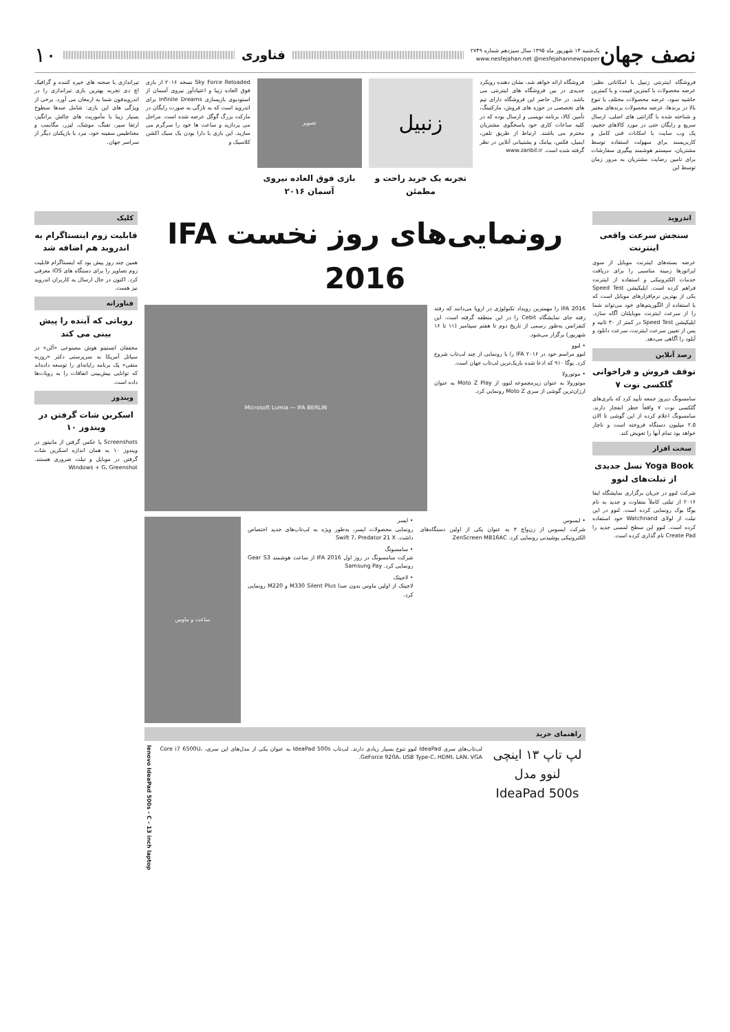نصف جهان
یک‌شنبه ۱۴ شهریور ماه ۱۳۹۵ سال سیزدهم شماره ۲۷۴۹
www.nesfejahan.net @nesfejahannewspaper
فناوری
۱۰
فروشگاه اینترنتی زنبیل با امکاناتی نظیر: عرضه محصولات با کمترین قیمت و با کمترین حاشیه سود، عرضه محصولات مختلف با تنوع بالا در برندها، عرضه محصولات برندهای معتبر و شناخته شده با گارانتی های اصلی، ارسال سریع و رایگان حتی در مورد کالاهای حجیم، یک وب سایت با امکانات فنی کامل و کاربرپسند برای سهولت استفاده توسط مشتریان، سیستم هوشمند پیگیری سفارشات برای تامین رضایت مشتریان به مرور زمان توسط این
فروشگاه ارائه خواهد شد، نشان دهنده رویکرد جدیدی در بین فروشگاه های اینترنتی می باشد. در حال حاضر این فروشگاه دارای تیم های تخصصی در حوزه های فروش، مارکتینگ، تأمین کالا، برنامه نویسی و ارسال بوده که در کلیه ساعات کاری خود پاسخگوی مشتریان محترم می باشند. ارتباط از طریق تلفن، ایمیل، فکس، پیامک و پشتیبانی آنلاین در نظر گرفته شده است. www.zanbil.ir
زنبیل
تجربه یک خرید راحت و مطمئن
تصویر
بازی فوق العاده نیروی آسمان ۲۰۱۶
Sky Force Reloaded نسخه ۲۰۱۶ از بازی فوق العاده زیبا و اعتیادآور نیروی آسمان از استودیوی بازیسازی Infinite Dreams برای اندروید است که به تازگی به صورت رایگان در مارکت بزرگ گوگل عرضه شده است. مراحل می پردازید و ساعت ها خود را سرگرم می سازید. این بازی با دارا بودن یک سبک اکشن کلاسیک و
تیراندازی با صحنه های خیره کننده و گرافیک اچ دی تجربه بهترین بازی تیراندازی را در اندرویدفون شما به ارمغان می آورد. برخی از ویژگی های این بازی: شامل صدها سطوح بسیار زیبا با مأموریت های چالش برانگیز، ارتقا سپر، تفنگ، موشک، لیزر، مگابمب و مغناطیس سفینه خود، نبرد با بازیکنان دیگر از سراسر جهان.
اندروید
سنجش سرعت واقعی اینترنت
عرضه بسته‌های اینترنت موبایل از سوی اپراتورها زمینه مناسبی را برای دریافت خدمات الکترونیکی و استفاده از اینترنت فراهم کرده است. اپلیکیشن Speed Test یکی از بهترین نرم‌افزارهای موبایل است که با استفاده از الگوریتم‌های خود می‌تواند شما را از سرعت اینترنت موبایلتان آگاه سازد. اپلیکیشن Speed Test در کمتر از ۳۰ ثانیه و پس از تعیین سرعت اینترنت، سرعت دانلود و آپلود را آگاهی می‌دهد.
رصد آنلاین
توقف فروش و فراخوانی گلکسی نوت ۷
سامسونگ دیروز جمعه تأیید کرد که باتری‌های گلکسی نوت ۷ واقعاً خطر انفجار دارند. سامسونگ اعلام کرده از این گوشی تا الان ۲.۵ میلیون دستگاه فروخته است و ناچار خواهد بود تمام آنها را تعویض کند.
سخت افزار
Yoga Book نسل جدیدی از تبلت‌های لنوو
شرکت لنوو در جریان برگزاری نمایشگاه ایفا ۲۰۱۶ از تبلتی کاملاً متفاوت و جدید به نام یوگا بوک رونمایی کرده است. لنوو در این تبلت از لولای Watchnand خود استفاده کرده است. لنوو این سطح لمسی جدید را Create Pad نام گذاری کرده است.
رونمایی‌های روز نخست IFA 2016
IFA 2016 را مهمترین رویداد تکنولوژی در اروپا می‌دانند که رفته رفته جای نمایشگاه Cebit را در این منطقه گرفته است. این کنفرانس به‌طور رسمی از تاریخ دوم تا هفتم سپتامبر (۱۱ تا ۱۶ شهریور) برگزار می‌شود.
• لنوو
لنوو مراسم خود در IFA ۲۰۱۶ را با رونمایی از چند لپ‌تاپ شروع کرد. یوگا ۹۱۰ که ادعا شده باریک‌ترین لپ‌تاپ جهان است.
• موتورولا
موتورولا به عنوان زیرمجموعه لنوو، از Moto Z Play به عنوان ارزان‌ترین گوشی از سری Moto Z رونمایی کرد.
Microsoft Lumia — IFA BERLIN
• ایسوس
شرکت ایسوس از زن‌واچ ۳ به عنوان یکی از اولین دستگاه‌های الکترونیکی پوشیدنی رونمایی کرد. ZenScreen MB16AC
• ایسر
رونمایی محصولات ایسر، به‌طور ویژه به لپ‌تاپ‌های جدید اختصاص داشت. Swift 7، Predator 21 X
• سامسونگ
شرکت سامسونگ در روز اول IFA 2016 از ساعت هوشمند Gear S3 رونمایی کرد. Samsung Pay
• لاجیتک
لاجیتک از اولین ماوس بدون صدا M330 Silent Plus و M220 رونمایی کرد.
ساعت و ماوس
راهنمای خرید
لپ تاپ ۱۳ اینچی لنوو مدل IdeaPad 500s
لپ‌تاپ‌های سری IdeaPad لنوو تنوع بسیار زیادی دارند. لپ‌تاپ IdeaPad 500s به عنوان یکی از مدل‌های این سری، Core i7 6500U، GeForce 920A، USB Type-C، HDMI، LAN، VGA.
lenovo IdeaPad 500s - C - 13 inch laptop
کلیک
قابلیت زوم اینستاگرام به اندروید هم اضافه شد
همین چند روز پیش بود که اینستاگرام قابلیت زوم تصاویر را برای دستگاه های iOS معرفی کرد. اکنون در حال ارسال به کاربران اندروید نیز هست.
فناورانه
روباتی که آینده را پیش بینی می کند
محققان انستیتو هوش مصنوعی «آلن» در سیاتل آمریکا به سرپرستی دکتر «روزبه متقی» یک برنامه رایانه‌ای را توسعه داده‌اند که توانایی پیش‌بینی اتفاقات را به روبات‌ها داده است.
ویندوز
اسکرین شات گرفتن در ویندوز ۱۰
Screenshots یا عکس گرفتن از مانیتور در ویندوز ۱۰ به همان اندازه اسکرین شات گرفتن در موبایل و تبلت ضروری هستند. Windows + G، Greenshot